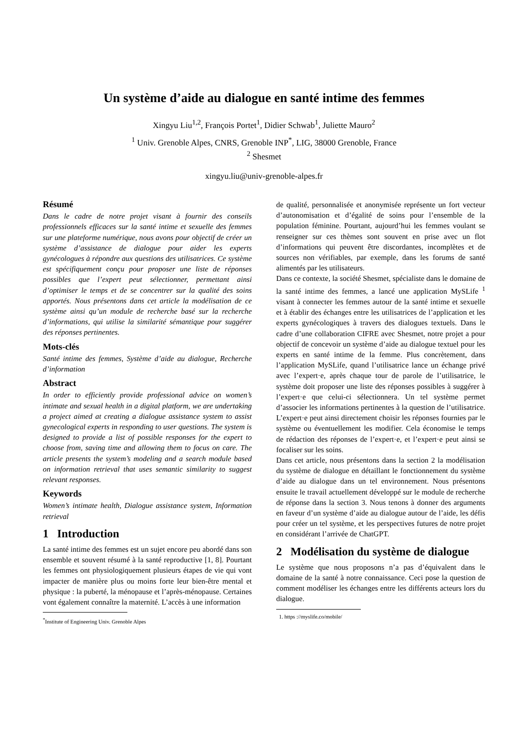Un système d’aide au dialogue en santé intime des femmes
Xingyu Liu<sup>1,2</sup>, François Portet<sup>1</sup>, Didier Schwab<sup>1</sup>, Juliette Mauro<sup>2</sup>
<sup>1</sup> Univ. Grenoble Alpes, CNRS, Grenoble INP<sup>*</sup>, LIG, 38000 Grenoble, France
<sup>2</sup> Shesmet
xingyu.liu@univ-grenoble-alpes.fr
Résumé
Dans le cadre de notre projet visant à fournir des conseils professionnels efficaces sur la santé intime et sexuelle des femmes sur une plateforme numérique, nous avons pour objectif de créer un système d’assistance de dialogue pour aider les experts gynécologues à répondre aux questions des utilisatrices. Ce système est spécifiquement conçu pour proposer une liste de réponses possibles que l’expert peut sélectionner, permettant ainsi d’optimiser le temps et de se concentrer sur la qualité des soins apportés. Nous présentons dans cet article la modélisation de ce système ainsi qu’un module de recherche basé sur la recherche d’informations, qui utilise la similarité sémantique pour suggérer des réponses pertinentes.
Mots-clés
Santé intime des femmes, Système d’aide au dialogue, Recherche d’information
Abstract
In order to efficiently provide professional advice on women’s intimate and sexual health in a digital platform, we are undertaking a project aimed at creating a dialogue assistance system to assist gynecological experts in responding to user questions. The system is designed to provide a list of possible responses for the expert to choose from, saving time and allowing them to focus on care. The article presents the system’s modeling and a search module based on information retrieval that uses semantic similarity to suggest relevant responses.
Keywords
Women’s intimate health, Dialogue assistance system, Information retrieval
1 Introduction
La santé intime des femmes est un sujet encore peu abordé dans son ensemble et souvent résumé à la santé reproductive [1, 8]. Pourtant les femmes ont physiologiquement plusieurs étapes de vie qui vont impacter de manière plus ou moins forte leur bien-être mental et physique : la puberté, la ménopause et l’après-ménopause. Certaines vont également connaître la maternité. L’accès à une information
<sup>*</sup> Institute of Engineering Univ. Grenoble Alpes
de qualité, personnalisée et anonymisée représente un fort vecteur d’autonomisation et d’égalité de soins pour l’ensemble de la population féminine. Pourtant, aujourd’hui les femmes voulant se renseigner sur ces thèmes sont souvent en prise avec un flot d’informations qui peuvent être discordantes, incomplètes et de sources non vérifiables, par exemple, dans les forums de santé alimentés par les utilisateurs.
Dans ce contexte, la société Shesmet, spécialiste dans le domaine de la santé intime des femmes, a lancé une application MySLife <sup>1</sup> visant à connecter les femmes autour de la santé intime et sexuelle et à établir des échanges entre les utilisatrices de l’application et les experts gynécologiques à travers des dialogues textuels. Dans le cadre d’une collaboration CIFRE avec Shesmet, notre projet a pour objectif de concevoir un système d’aide au dialogue textuel pour les experts en santé intime de la femme. Plus concrètement, dans l’application MySLife, quand l’utilisatrice lance un échange privé avec l’expert·e, après chaque tour de parole de l’utilisatrice, le système doit proposer une liste des réponses possibles à suggérer à l’expert·e que celui-ci sélectionnera. Un tel système permet d’associer les informations pertinentes à la question de l’utilisatrice. L’expert·e peut ainsi directement choisir les réponses fournies par le système ou éventuellement les modifier. Cela économise le temps de rédaction des réponses de l’expert·e, et l’expert·e peut ainsi se focaliser sur les soins.
Dans cet article, nous présentons dans la section 2 la modélisation du système de dialogue en détaillant le fonctionnement du système d’aide au dialogue dans un tel environnement. Nous présentons ensuite le travail actuellement développé sur le module de recherche de réponse dans la section 3. Nous tenons à donner des arguments en faveur d’un système d’aide au dialogue autour de l’aide, les défis pour créer un tel système, et les perspectives futures de notre projet en considérant l’arrivée de ChatGPT.
2 Modélisation du système de dialogue
Le système que nous proposons n’a pas d’équivalent dans le domaine de la santé à notre connaissance. Ceci pose la question de comment modéliser les échanges entre les différents acteurs lors du dialogue.
1. https ://myslife.co/mobile/